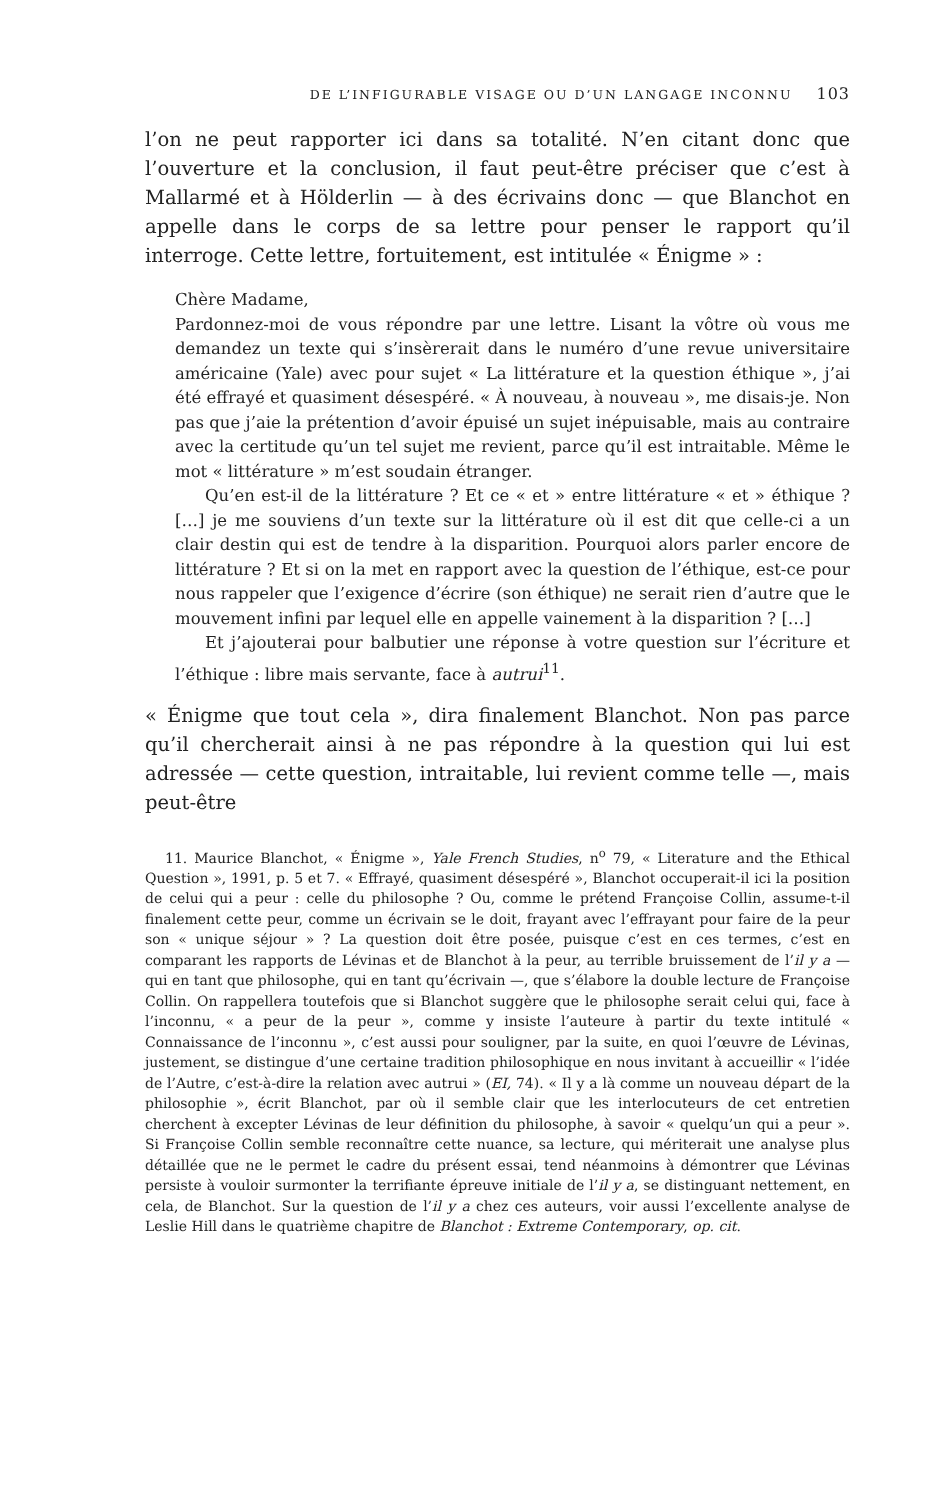DE L’INFIGURABLE VISAGE OU D’UN LANGAGE INCONNU 103
l’on ne peut rapporter ici dans sa totalité. N’en citant donc que l’ouverture et la conclusion, il faut peut-être préciser que c’est à Mallarmé et à Hölderlin — à des écrivains donc — que Blanchot en appelle dans le corps de sa lettre pour penser le rapport qu’il interroge. Cette lettre, fortuitement, est intitulée « Énigme » :
Chère Madame,
Pardonnez-moi de vous répondre par une lettre. Lisant la vôtre où vous me demandez un texte qui s’insèrerait dans le numéro d’une revue universitaire américaine (Yale) avec pour sujet « La littérature et la question éthique », j’ai été effrayé et quasiment désespéré. « À nouveau, à nouveau », me disais-je. Non pas que j’aie la prétention d’avoir épuisé un sujet inépuisable, mais au contraire avec la certitude qu’un tel sujet me revient, parce qu’il est intraitable. Même le mot « littérature » m’est soudain étranger.
Qu’en est-il de la littérature ? Et ce « et » entre littérature « et » éthique ? […] je me souviens d’un texte sur la littérature où il est dit que celle-ci a un clair destin qui est de tendre à la disparition. Pourquoi alors parler encore de littérature ? Et si on la met en rapport avec la question de l’éthique, est-ce pour nous rappeler que l’exigence d’écrire (son éthique) ne serait rien d’autre que le mouvement infini par lequel elle en appelle vainement à la disparition ? […]
Et j’ajouterai pour balbutier une réponse à votre question sur l’écriture et l’éthique : libre mais servante, face à autrui<sup>11</sup>.
« Énigme que tout cela », dira finalement Blanchot. Non pas parce qu’il chercherait ainsi à ne pas répondre à la question qui lui est adressée — cette question, intraitable, lui revient comme telle —, mais peut-être
11. Maurice Blanchot, « Énigme », Yale French Studies, n<sup>o</sup> 79, « Literature and the Ethical Question », 1991, p. 5 et 7. « Effrayé, quasiment désespéré », Blanchot occuperait-il ici la position de celui qui a peur : celle du philosophe ? Ou, comme le prétend Françoise Collin, assume-t-il finalement cette peur, comme un écrivain se le doit, frayant avec l’effrayant pour faire de la peur son « unique séjour » ? La question doit être posée, puisque c’est en ces termes, c’est en comparant les rapports de Lévinas et de Blanchot à la peur, au terrible bruissement de l’il y a — qui en tant que philosophe, qui en tant qu’écrivain —, que s’élabore la double lecture de Françoise Collin. On rappellera toutefois que si Blanchot suggère que le philosophe serait celui qui, face à l’inconnu, « a peur de la peur », comme y insiste l’auteure à partir du texte intitulé « Connaissance de l’inconnu », c’est aussi pour souligner, par la suite, en quoi l’œuvre de Lévinas, justement, se distingue d’une certaine tradition philosophique en nous invitant à accueillir « l’idée de l’Autre, c’est-à-dire la relation avec autrui » (EI, 74). « Il y a là comme un nouveau départ de la philosophie », écrit Blanchot, par où il semble clair que les interlocuteurs de cet entretien cherchent à excepter Lévinas de leur définition du philosophe, à savoir « quelqu’un qui a peur ». Si Françoise Collin semble reconnaître cette nuance, sa lecture, qui mériterait une analyse plus détaillée que ne le permet le cadre du présent essai, tend néanmoins à démontrer que Lévinas persiste à vouloir surmonter la terrifiante épreuve initiale de l’il y a, se distinguant nettement, en cela, de Blanchot. Sur la question de l’il y a chez ces auteurs, voir aussi l’excellente analyse de Leslie Hill dans le quatrième chapitre de Blanchot : Extreme Contemporary, op. cit.